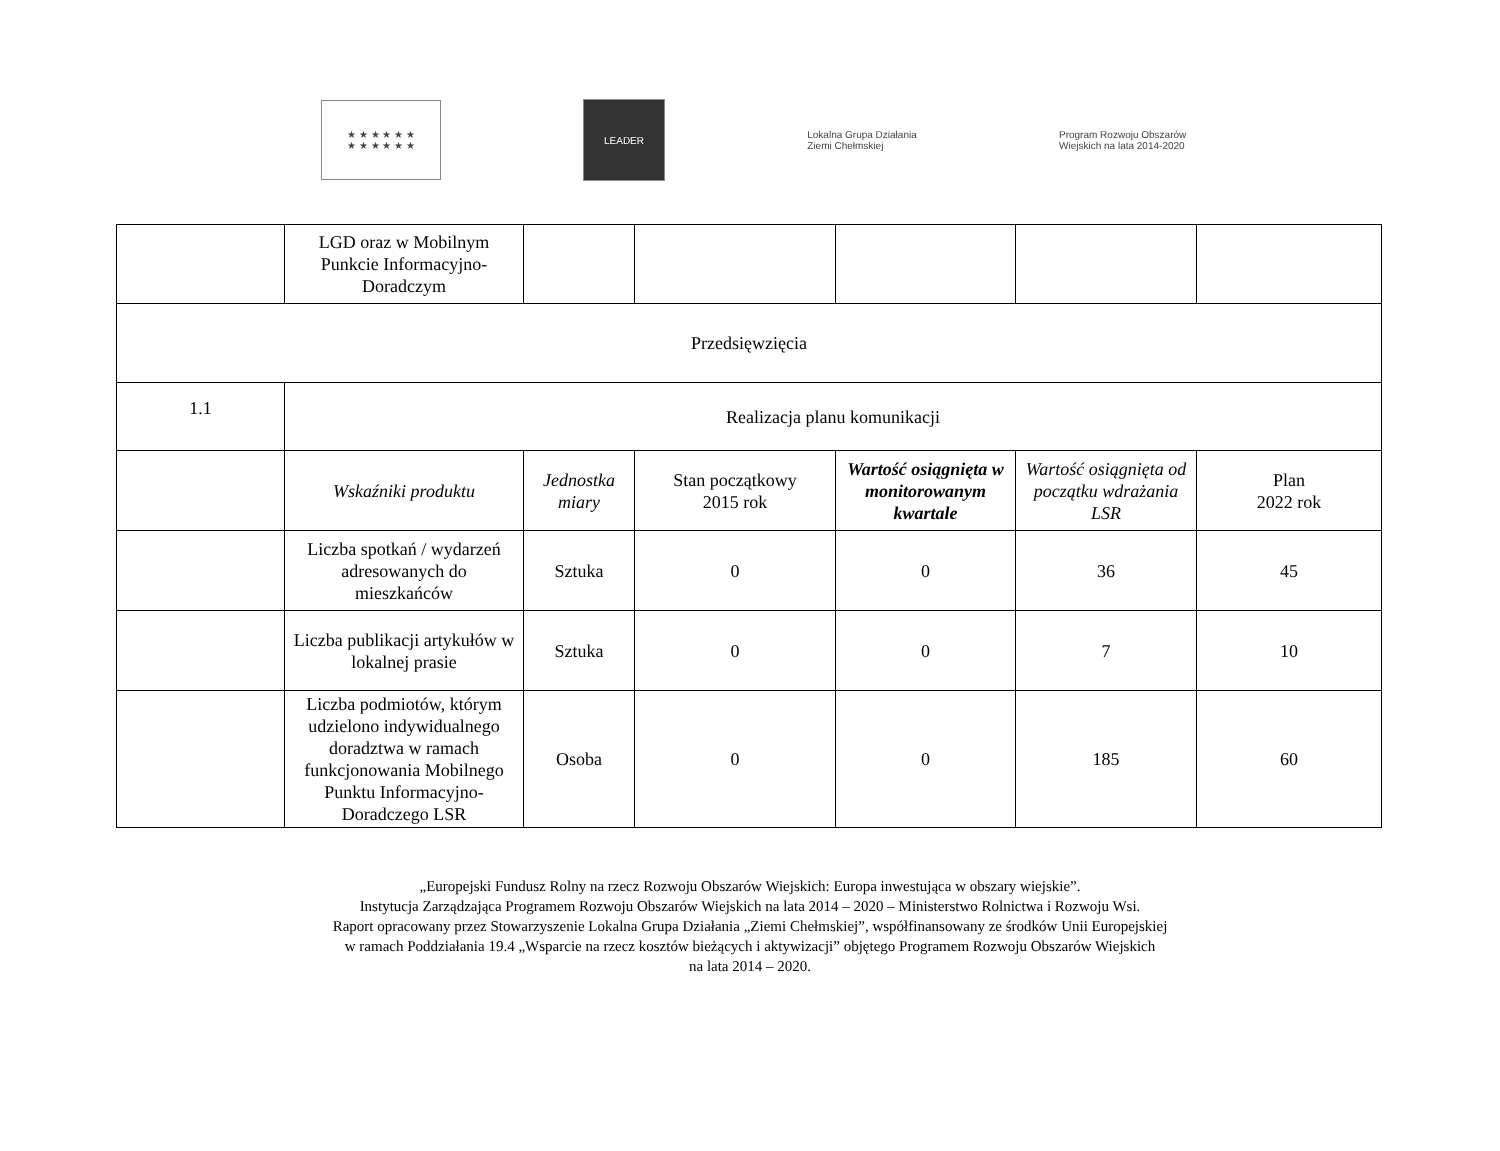★ ★ ★ ★ ★ ★
★ ★ ★ ★ ★ ★
LEADER
Lokalna Grupa Działania
Ziemi Chełmskiej
Program Rozwoju Obszarów Wiejskich na lata 2014-2020
| | LGD oraz w Mobilnym Punkcie Informacyjno-Doradczym | | | | | |
| Przedsięwzięcia | | | | | | |
| 1.1 | Realizacja planu komunikacji | | | | | |
| | Wskaźniki produktu | Jednostka miary | Stan początkowy 2015 rok | Wartość osiągnięta w monitorowanym kwartale | Wartość osiągnięta od początku wdrażania LSR | Plan 2022 rok |
| | Liczba spotkań / wydarzeń adresowanych do mieszkańców | Sztuka | 0 | 0 | 36 | 45 |
| | Liczba publikacji artykułów w lokalnej prasie | Sztuka | 0 | 0 | 7 | 10 |
| | Liczba podmiotów, którym udzielono indywidualnego doradztwa w ramach funkcjonowania Mobilnego Punktu Informacyjno-Doradczego LSR | Osoba | 0 | 0 | 185 | 60 |
„Europejski Fundusz Rolny na rzecz Rozwoju Obszarów Wiejskich: Europa inwestująca w obszary wiejskie”.
Instytucja Zarządzająca Programem Rozwoju Obszarów Wiejskich na lata 2014 – 2020 – Ministerstwo Rolnictwa i Rozwoju Wsi.
Raport opracowany przez Stowarzyszenie Lokalna Grupa Działania „Ziemi Chełmskiej”, współfinansowany ze środków Unii Europejskiej
w ramach Poddziałania 19.4 „Wsparcie na rzecz kosztów bieżących i aktywizacji” objętego Programem Rozwoju Obszarów Wiejskich
na lata 2014 – 2020.